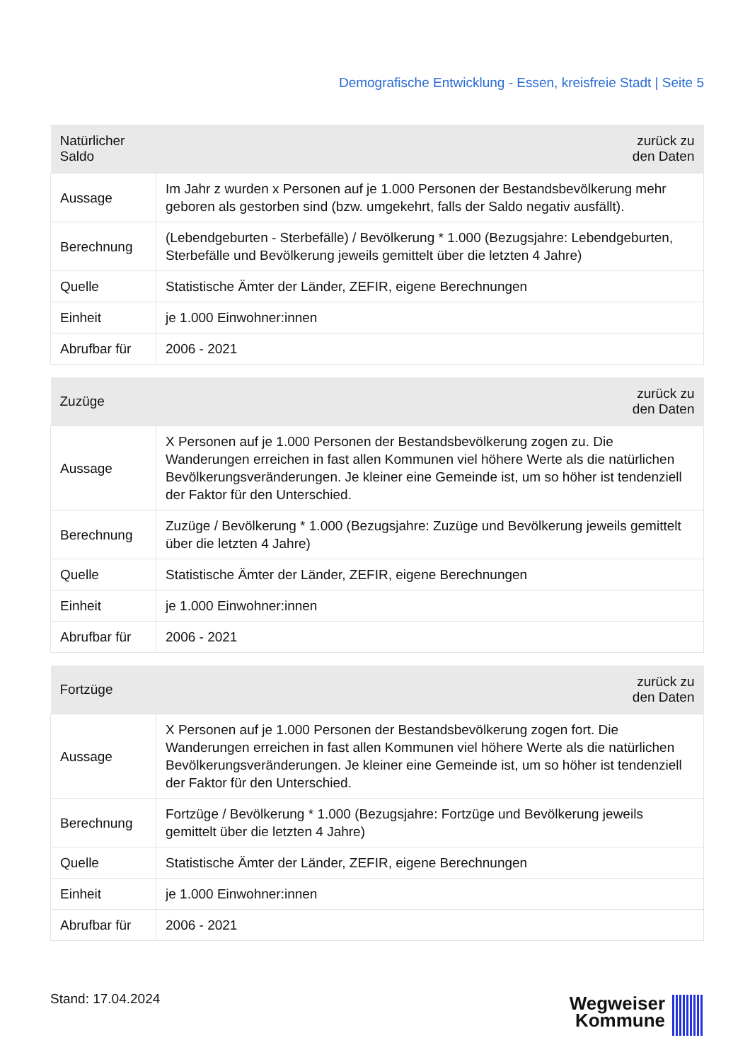Demografische Entwicklung - Essen, kreisfreie Stadt | Seite 5
| Natürlicher Saldo | zurück zu den Daten |
| --- | --- |
| Aussage | Im Jahr z wurden x Personen auf je 1.000 Personen der Bestandsbevölkerung mehr geboren als gestorben sind (bzw. umgekehrt, falls der Saldo negativ ausfällt). |
| Berechnung | (Lebendgeburten - Sterbefälle) / Bevölkerung * 1.000 (Bezugsjahre: Lebendgeburten, Sterbefälle und Bevölkerung jeweils gemittelt über die letzten 4 Jahre) |
| Quelle | Statistische Ämter der Länder, ZEFIR, eigene Berechnungen |
| Einheit | je 1.000 Einwohner:innen |
| Abrufbar für | 2006 - 2021 |
| Zuzüge | zurück zu den Daten |
| --- | --- |
| Aussage | X Personen auf je 1.000 Personen der Bestandsbevölkerung zogen zu. Die Wanderungen erreichen in fast allen Kommunen viel höhere Werte als die natürlichen Bevölkerungsveränderungen. Je kleiner eine Gemeinde ist, um so höher ist tendenziell der Faktor für den Unterschied. |
| Berechnung | Zuzüge / Bevölkerung * 1.000 (Bezugsjahre: Zuzüge und Bevölkerung jeweils gemittelt über die letzten 4 Jahre) |
| Quelle | Statistische Ämter der Länder, ZEFIR, eigene Berechnungen |
| Einheit | je 1.000 Einwohner:innen |
| Abrufbar für | 2006 - 2021 |
| Fortzüge | zurück zu den Daten |
| --- | --- |
| Aussage | X Personen auf je 1.000 Personen der Bestandsbevölkerung zogen fort. Die Wanderungen erreichen in fast allen Kommunen viel höhere Werte als die natürlichen Bevölkerungsveränderungen. Je kleiner eine Gemeinde ist, um so höher ist tendenziell der Faktor für den Unterschied. |
| Berechnung | Fortzüge / Bevölkerung * 1.000 (Bezugsjahre: Fortzüge und Bevölkerung jeweils gemittelt über die letzten 4 Jahre) |
| Quelle | Statistische Ämter der Länder, ZEFIR, eigene Berechnungen |
| Einheit | je 1.000 Einwohner:innen |
| Abrufbar für | 2006 - 2021 |
Stand: 17.04.2024
Wegweiser
Kommune